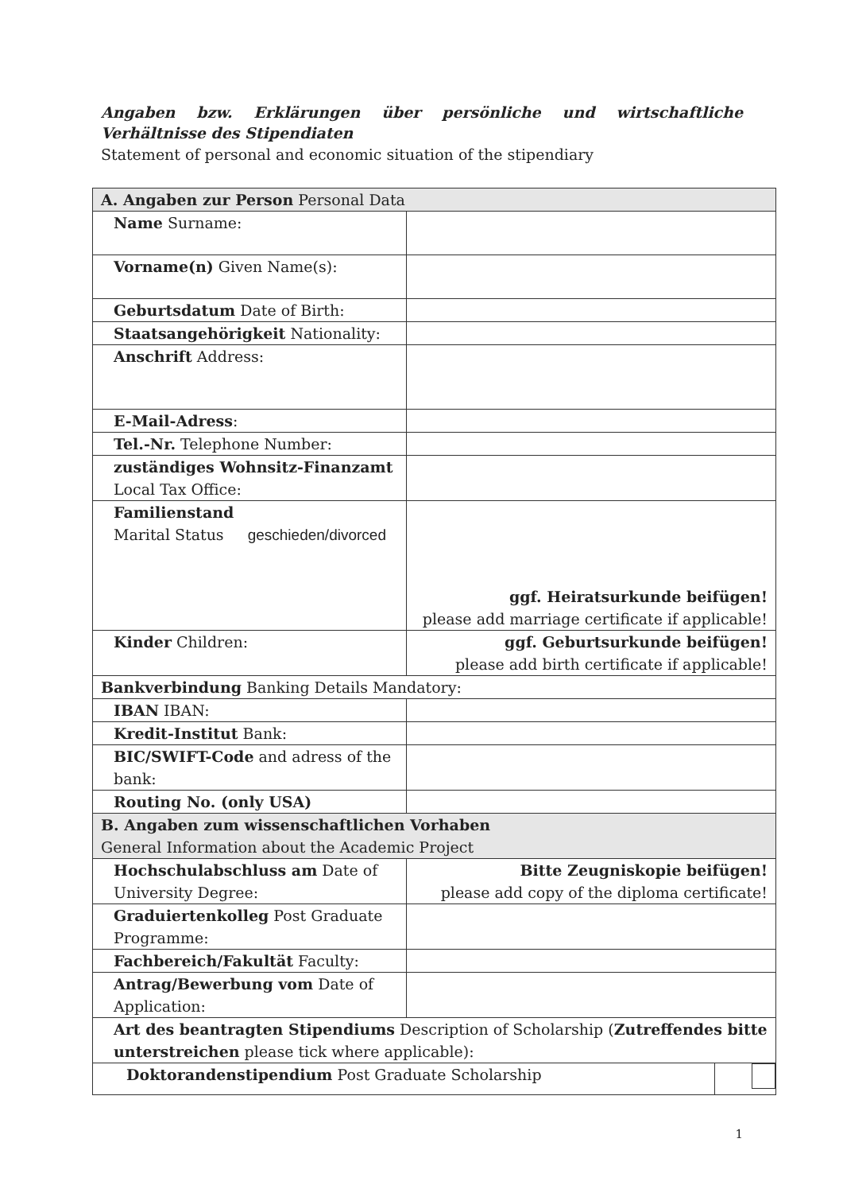Angaben bzw. Erklärungen über persönliche und wirtschaftliche Verhältnisse des Stipendiaten
Statement of personal and economic situation of the stipendiary
| A. Angaben zur Person Personal Data | |
| Name Surname: | |
| Vorname(n) Given Name(s): | |
| Geburtsdatum Date of Birth: | |
| Staatsangehörigkeit Nationality: | |
| Anschrift Address: | |
| E-Mail-Adress : | |
| Tel.-Nr. Telephone Number: | |
| zuständiges Wohnsitz-Finanzamt Local Tax Office: | |
| Familienstand Marital Status geschieden/divorced | ggf. Heiratsurkunde beifügen! please add marriage certificate if applicable! |
| Kinder Children: | ggf. Geburtsurkunde beifügen! please add birth certificate if applicable! |
| Bankverbindung Banking Details Mandatory: | |
| IBAN IBAN: | |
| Kredit-Institut Bank: | |
| BIC/SWIFT-Code and adress of the bank: | |
| Routing No. (only USA) | |
| B. Angaben zum wissenschaftlichen Vorhaben General Information about the Academic Project | |
| Hochschulabschluss am Date of University Degree: | Bitte Zeugniskopie beifügen! please add copy of the diploma certificate! |
| Graduiertenkolleg Post Graduate Programme: | |
| Fachbereich/Fakultät Faculty: | |
| Antrag/Bewerbung vom Date of Application: | |
| Art des beantragten Stipendiums Description of Scholarship ( Zutreffendes bitte unterstreichen please tick where applicable): | |
| / Doktorandenstipendium Post Graduate Scholarship / / | |
1